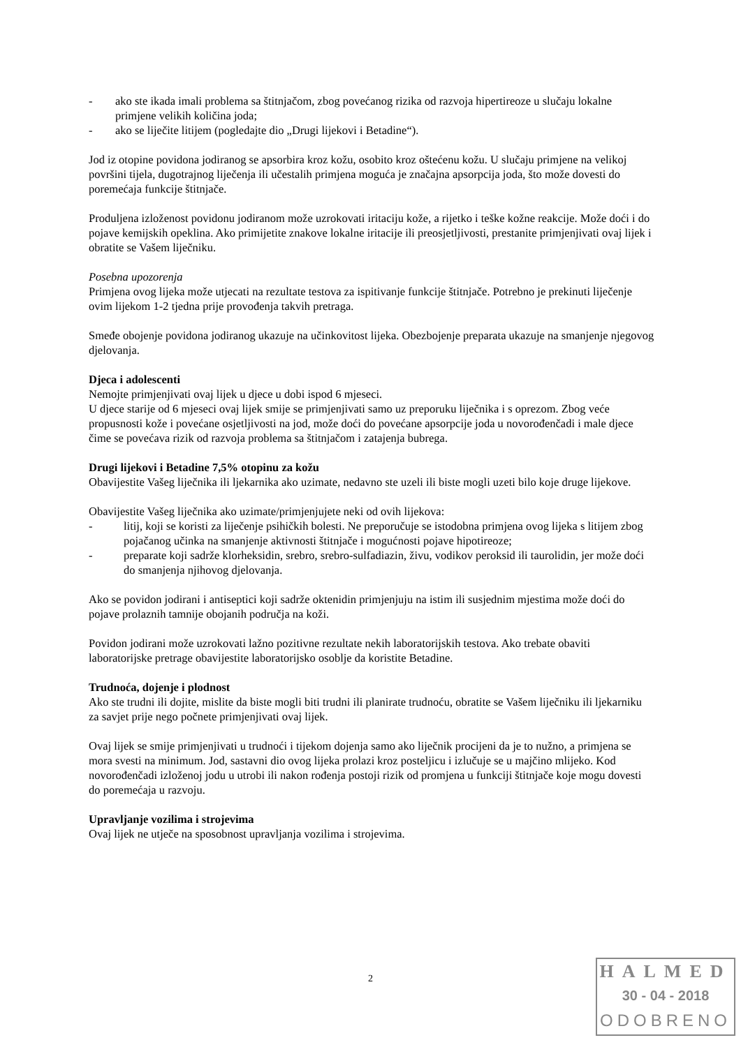- ako ste ikada imali problema sa štitnjačom, zbog povećanog rizika od razvoja hipertireoze u slučaju lokalne primjene velikih količina joda;
- ako se liječite litijem (pogledajte dio „Drugi lijekovi i Betadine“).
Jod iz otopine povidona jodiranog se apsorbira kroz kožu, osobito kroz oštećenu kožu. U slučaju primjene na velikoj površini tijela, dugotrajnog liječenja ili učestalih primjena moguća je značajna apsorpcija joda, što može dovesti do poremećaja funkcije štitnjače.
Produljena izloženost povidonu jodiranom može uzrokovati iritaciju kože, a rijetko i teške kožne reakcije. Može doći i do pojave kemijskih opeklina. Ako primijetite znakove lokalne iritacije ili preosjetljivosti, prestanite primjenjivati ovaj lijek i obratite se Vašem liječniku.
Posebna upozorenja
Primjena ovog lijeka može utjecati na rezultate testova za ispitivanje funkcije štitnjače. Potrebno je prekinuti liječenje ovim lijekom 1-2 tjedna prije provođenja takvih pretraga.
Smeđe obojenje povidona jodiranog ukazuje na učinkovitost lijeka. Obezbojenje preparata ukazuje na smanjenje njegovog djelovanja.
Djeca i adolescenti
Nemojte primjenjivati ovaj lijek u djece u dobi ispod 6 mjeseci.
U djece starije od 6 mjeseci ovaj lijek smije se primjenjivati samo uz preporuku liječnika i s oprezom. Zbog veće propusnosti kože i povećane osjetljivosti na jod, može doći do povećane apsorpcije joda u novorođenčadi i male djece čime se povećava rizik od razvoja problema sa štitnjačom i zatajenja bubrega.
Drugi lijekovi i Betadine 7,5% otopinu za kožu
Obavijestite Vašeg liječnika ili ljekarnika ako uzimate, nedavno ste uzeli ili biste mogli uzeti bilo koje druge lijekove.
Obavijestite Vašeg liječnika ako uzimate/primjenjujete neki od ovih lijekova:
- litij, koji se koristi za liječenje psihičkih bolesti. Ne preporučuje se istodobna primjena ovog lijeka s litijem zbog pojačanog učinka na smanjenje aktivnosti štitnjače i mogućnosti pojave hipotireoze;
- preparate koji sadrže klorheksidin, srebro, srebro-sulfadiazin, živu, vodikov peroksid ili taurolidin, jer može doći do smanjenja njihovog djelovanja.
Ako se povidon jodirani i antiseptici koji sadrže oktenidin primjenjuju na istim ili susjednim mjestima može doći do pojave prolaznih tamnije obojanih područja na koži.
Povidon jodirani može uzrokovati lažno pozitivne rezultate nekih laboratorijskih testova. Ako trebate obaviti laboratorijske pretrage obavijestite laboratorijsko osoblje da koristite Betadine.
Trudnoća, dojenje i plodnost
Ako ste trudni ili dojite, mislite da biste mogli biti trudni ili planirate trudnoću, obratite se Vašem liječniku ili ljekarniku za savjet prije nego počnete primjenjivati ovaj lijek.
Ovaj lijek se smije primjenjivati u trudnoći i tijekom dojenja samo ako liječnik procijeni da je to nužno, a primjena se mora svesti na minimum. Jod, sastavni dio ovog lijeka prolazi kroz posteljicu i izlučuje se u majčino mlijeko. Kod novorođenčadi izloženoj jodu u utrobi ili nakon rođenja postoji rizik od promjena u funkciji štitnjače koje mogu dovesti do poremećaja u razvoju.
Upravljanje vozilima i strojevima
Ovaj lijek ne utječe na sposobnost upravljanja vozilima i strojevima.
2
HALMED
30 - 04 - 2018
ODOBRENO